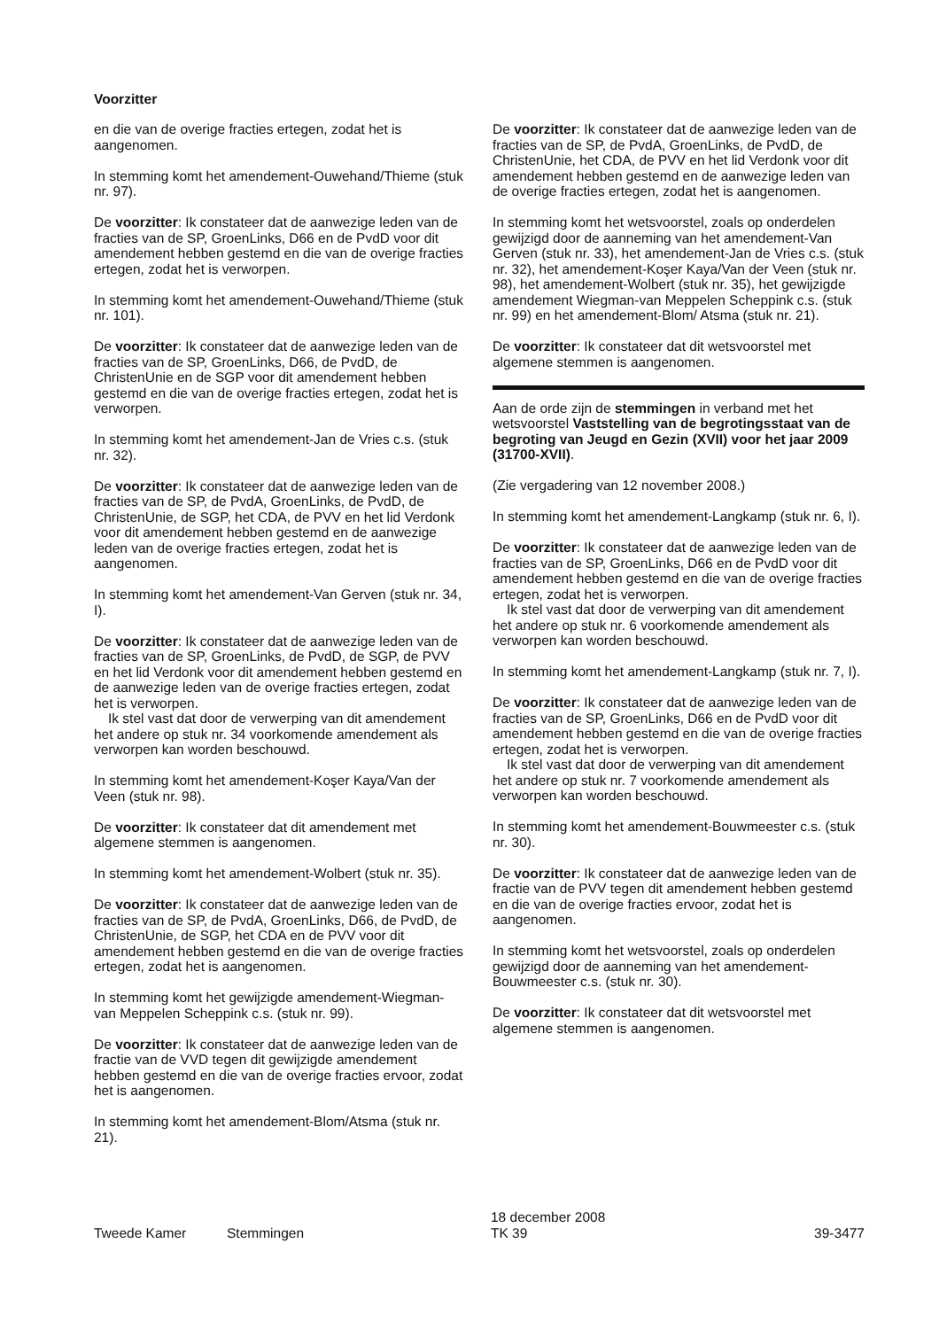Voorzitter
en die van de overige fracties ertegen, zodat het is aangenomen.
In stemming komt het amendement-Ouwehand/Thieme (stuk nr. 97).
De voorzitter: Ik constateer dat de aanwezige leden van de fracties van de SP, GroenLinks, D66 en de PvdD voor dit amendement hebben gestemd en die van de overige fracties ertegen, zodat het is verworpen.
In stemming komt het amendement-Ouwehand/Thieme (stuk nr. 101).
De voorzitter: Ik constateer dat de aanwezige leden van de fracties van de SP, GroenLinks, D66, de PvdD, de ChristenUnie en de SGP voor dit amendement hebben gestemd en die van de overige fracties ertegen, zodat het is verworpen.
In stemming komt het amendement-Jan de Vries c.s. (stuk nr. 32).
De voorzitter: Ik constateer dat de aanwezige leden van de fracties van de SP, de PvdA, GroenLinks, de PvdD, de ChristenUnie, de SGP, het CDA, de PVV en het lid Verdonk voor dit amendement hebben gestemd en de aanwezige leden van de overige fracties ertegen, zodat het is aangenomen.
In stemming komt het amendement-Van Gerven (stuk nr. 34, I).
De voorzitter: Ik constateer dat de aanwezige leden van de fracties van de SP, GroenLinks, de PvdD, de SGP, de PVV en het lid Verdonk voor dit amendement hebben gestemd en de aanwezige leden van de overige fracties ertegen, zodat het is verworpen.
Ik stel vast dat door de verwerping van dit amendement het andere op stuk nr. 34 voorkomende amendement als verworpen kan worden beschouwd.
In stemming komt het amendement-Koşer Kaya/Van der Veen (stuk nr. 98).
De voorzitter: Ik constateer dat dit amendement met algemene stemmen is aangenomen.
In stemming komt het amendement-Wolbert (stuk nr. 35).
De voorzitter: Ik constateer dat de aanwezige leden van de fracties van de SP, de PvdA, GroenLinks, D66, de PvdD, de ChristenUnie, de SGP, het CDA en de PVV voor dit amendement hebben gestemd en die van de overige fracties ertegen, zodat het is aangenomen.
In stemming komt het gewijzigde amendement-Wiegman-van Meppelen Scheppink c.s. (stuk nr. 99).
De voorzitter: Ik constateer dat de aanwezige leden van de fractie van de VVD tegen dit gewijzigde amendement hebben gestemd en die van de overige fracties ervoor, zodat het is aangenomen.
In stemming komt het amendement-Blom/Atsma (stuk nr. 21).
De voorzitter: Ik constateer dat de aanwezige leden van de fracties van de SP, de PvdA, GroenLinks, de PvdD, de ChristenUnie, het CDA, de PVV en het lid Verdonk voor dit amendement hebben gestemd en de aanwezige leden van de overige fracties ertegen, zodat het is aangenomen.
In stemming komt het wetsvoorstel, zoals op onderdelen gewijzigd door de aanneming van het amendement-Van Gerven (stuk nr. 33), het amendement-Jan de Vries c.s. (stuk nr. 32), het amendement-Koşer Kaya/Van der Veen (stuk nr. 98), het amendement-Wolbert (stuk nr. 35), het gewijzigde amendement Wiegman-van Meppelen Scheppink c.s. (stuk nr. 99) en het amendement-Blom/ Atsma (stuk nr. 21).
De voorzitter: Ik constateer dat dit wetsvoorstel met algemene stemmen is aangenomen.
Aan de orde zijn de stemmingen in verband met het wetsvoorstel Vaststelling van de begrotingsstaat van de begroting van Jeugd en Gezin (XVII) voor het jaar 2009 (31700-XVII).
(Zie vergadering van 12 november 2008.)
In stemming komt het amendement-Langkamp (stuk nr. 6, I).
De voorzitter: Ik constateer dat de aanwezige leden van de fracties van de SP, GroenLinks, D66 en de PvdD voor dit amendement hebben gestemd en die van de overige fracties ertegen, zodat het is verworpen.
Ik stel vast dat door de verwerping van dit amendement het andere op stuk nr. 6 voorkomende amendement als verworpen kan worden beschouwd.
In stemming komt het amendement-Langkamp (stuk nr. 7, I).
De voorzitter: Ik constateer dat de aanwezige leden van de fracties van de SP, GroenLinks, D66 en de PvdD voor dit amendement hebben gestemd en die van de overige fracties ertegen, zodat het is verworpen.
Ik stel vast dat door de verwerping van dit amendement het andere op stuk nr. 7 voorkomende amendement als verworpen kan worden beschouwd.
In stemming komt het amendement-Bouwmeester c.s. (stuk nr. 30).
De voorzitter: Ik constateer dat de aanwezige leden van de fractie van de PVV tegen dit amendement hebben gestemd en die van de overige fracties ervoor, zodat het is aangenomen.
In stemming komt het wetsvoorstel, zoals op onderdelen gewijzigd door de aanneming van het amendement-Bouwmeester c.s. (stuk nr. 30).
De voorzitter: Ik constateer dat dit wetsvoorstel met algemene stemmen is aangenomen.
Tweede Kamer Stemmingen
18 december 2008
TK 39
39-3477